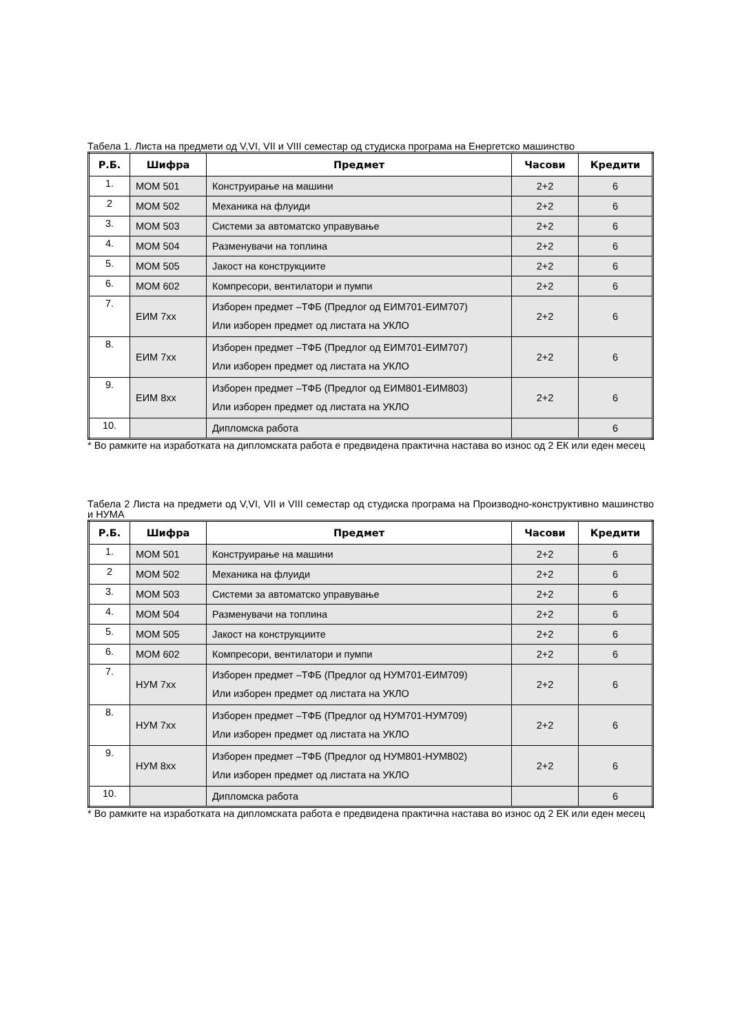Табела 1. Листа на предмети од V,VI, VII и VIII семестар од студиска програма на Енергетско машинство
| Р.Б. | Шифра | Предмет | Часови | Кредити |
| --- | --- | --- | --- | --- |
| 1. | МОМ 501 | Конструирање на машини | 2+2 | 6 |
| 2 | МОМ 502 | Механика на флуиди | 2+2 | 6 |
| 3. | МОМ 503 | Системи за автоматско управување | 2+2 | 6 |
| 4. | МОМ 504 | Разменувачи на топлина | 2+2 | 6 |
| 5. | МОМ 505 | Јакост на конструкциите | 2+2 | 6 |
| 6. | МОМ 602 | Компресори, вентилатори и пумпи | 2+2 | 6 |
| 7. | ЕИМ 7xx | Изборен предмет –ТФБ (Предлог од ЕИМ701-ЕИМ707) Или изборен предмет од листата на УКЛО | 2+2 | 6 |
| 8. | ЕИМ 7xx | Изборен предмет –ТФБ (Предлог од ЕИМ701-ЕИМ707) Или изборен предмет од листата на УКЛО | 2+2 | 6 |
| 9. | ЕИМ 8xx | Изборен предмет –ТФБ (Предлог од ЕИМ801-ЕИМ803) Или изборен предмет од листата на УКЛО | 2+2 | 6 |
| 10. | | Дипломска работа | | 6 |
* Во рамките на изработката на дипломската работа е предвидена практична настава во износ од 2 ЕК или еден месец
Табела 2 Листа на предмети од V,VI, VII и VIII семестар од студиска програма на Производно-конструктивно машинство и НУМА
| Р.Б. | Шифра | Предмет | Часови | Кредити |
| --- | --- | --- | --- | --- |
| 1. | МОМ 501 | Конструирање на машини | 2+2 | 6 |
| 2 | МОМ 502 | Механика на флуиди | 2+2 | 6 |
| 3. | МОМ 503 | Системи за автоматско управување | 2+2 | 6 |
| 4. | МОМ 504 | Разменувачи на топлина | 2+2 | 6 |
| 5. | МОМ 505 | Јакост на конструкциите | 2+2 | 6 |
| 6. | МОМ 602 | Компресори, вентилатори и пумпи | 2+2 | 6 |
| 7. | НУМ 7xx | Изборен предмет –ТФБ (Предлог од НУМ701-ЕИМ709) Или изборен предмет од листата на УКЛО | 2+2 | 6 |
| 8. | НУМ 7xx | Изборен предмет –ТФБ (Предлог од НУМ701-НУМ709) Или изборен предмет од листата на УКЛО | 2+2 | 6 |
| 9. | НУМ 8xx | Изборен предмет –ТФБ (Предлог од НУМ801-НУМ802) Или изборен предмет од листата на УКЛО | 2+2 | 6 |
| 10. | | Дипломска работа | | 6 |
* Во рамките на изработката на дипломската работа е предвидена практична настава во износ од 2 ЕК или еден месец